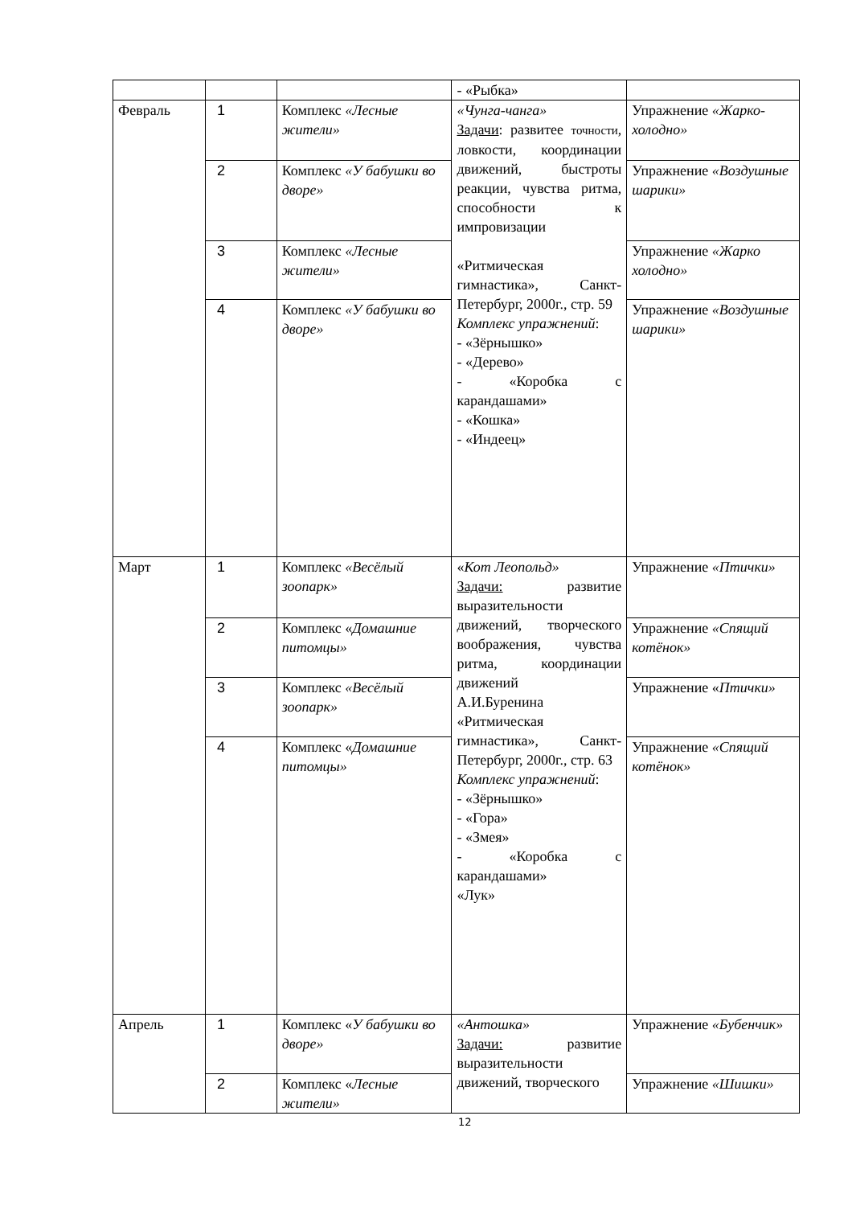| | | | - «Рыбка» | |
| Февраль | 1 | Комплекс «Лесные жители» | «Чунга-чанга» Задачи : развитее точности , ловкости, координации движений, быстроты реакции, чувства ритма, способности к импровизации «Ритмическая гимнастика», Санкт-Петербург, 2000г., стр. 59 Комплекс упражнений : - «Зёрнышко» - «Дерево» - «Коробка с карандашами» - «Кошка» - «Индеец» | Упражнение «Жарко-холодно» |
| | 2 | Комплекс «У бабушки во дворе» | | Упражнение «Воздушные шарики» |
| | 3 | Комплекс «Лесные жители» | | Упражнение «Жарко холодно» |
| | 4 | Комплекс «У бабушки во дворе» | | Упражнение «Воздушные шарики» |
| Март | 1 | Комплекс «Весёлый зоопарк» | « Кот Леопольд» Задачи: развитие выразительности движений, творческого воображения, чувства ритма, координации движений А.И.Буренина «Ритмическая гимнастика», Санкт-Петербург, 2000г., стр. 63 Комплекс упражнений : - «Зёрнышко» - «Гора» - «Змея» - «Коробка с карандашами» «Лук» | Упражнение «Птички» |
| | 2 | Комплекс « Домашние питомцы» | | Упражнение «Спящий котёнок» |
| | 3 | Комплекс «Весёлый зоопарк» | | Упражнение « Птички» |
| | 4 | Комплекс « Домашние питомцы» | | Упражнение «Спящий котёнок» |
| Апрель | 1 | Комплекс « У бабушки во дворе» | «Антошка» Задачи: развитие выразительности движений, творческого | Упражнение «Бубенчик» |
| | 2 | Комплекс « Лесные жители» | | Упражнение «Шишки» |
12